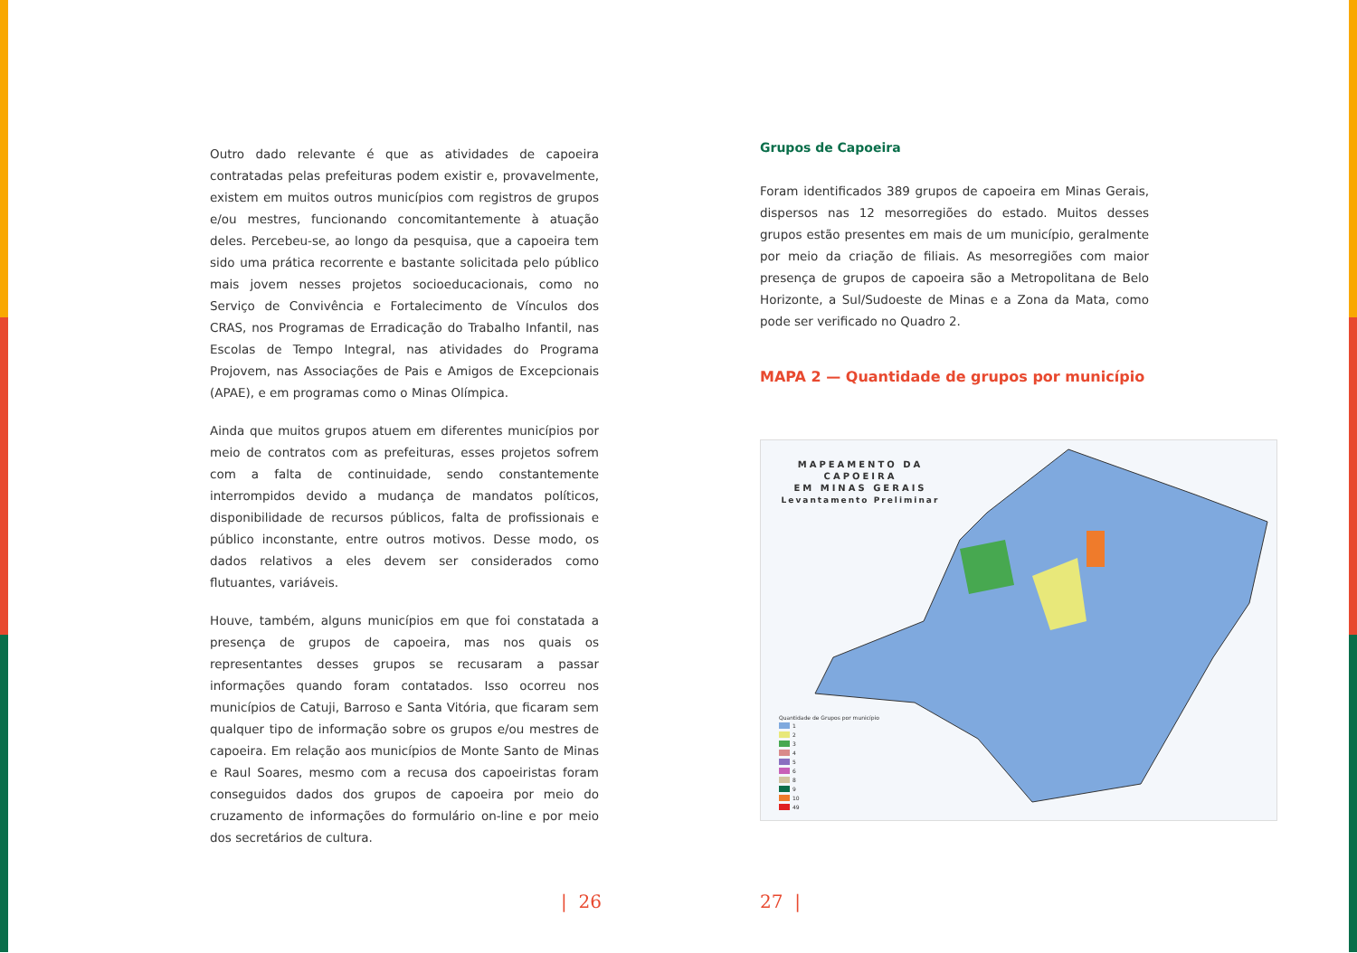Outro dado relevante é que as atividades de capoeira contratadas pelas prefeituras podem existir e, provavelmente, existem em muitos outros municípios com registros de grupos e/ou mestres, funcionando concomitantemente à atuação deles. Percebeu-se, ao longo da pesquisa, que a capoeira tem sido uma prática recorrente e bastante solicitada pelo público mais jovem nesses projetos socioeducacionais, como no Serviço de Convivência e Fortalecimento de Vínculos dos CRAS, nos Programas de Erradicação do Trabalho Infantil, nas Escolas de Tempo Integral, nas atividades do Programa Projovem, nas Associações de Pais e Amigos de Excepcionais (APAE), e em programas como o Minas Olímpica.
Ainda que muitos grupos atuem em diferentes municípios por meio de contratos com as prefeituras, esses projetos sofrem com a falta de continuidade, sendo constantemente interrompidos devido a mudança de mandatos políticos, disponibilidade de recursos públicos, falta de profissionais e público inconstante, entre outros motivos. Desse modo, os dados relativos a eles devem ser considerados como flutuantes, variáveis.
Houve, também, alguns municípios em que foi constatada a presença de grupos de capoeira, mas nos quais os representantes desses grupos se recusaram a passar informações quando foram contatados. Isso ocorreu nos municípios de Catuji, Barroso e Santa Vitória, que ficaram sem qualquer tipo de informação sobre os grupos e/ou mestres de capoeira. Em relação aos municípios de Monte Santo de Minas e Raul Soares, mesmo com a recusa dos capoeiristas foram conseguidos dados dos grupos de capoeira por meio do cruzamento de informações do formulário on-line e por meio dos secretários de cultura.
| 26
Grupos de Capoeira
Foram identificados 389 grupos de capoeira em Minas Gerais, dispersos nas 12 mesorregiões do estado. Muitos desses grupos estão presentes em mais de um município, geralmente por meio da criação de filiais. As mesorregiões com maior presença de grupos de capoeira são a Metropolitana de Belo Horizonte, a Sul/Sudoeste de Minas e a Zona da Mata, como pode ser verificado no Quadro 2.
MAPA 2 — Quantidade de grupos por município
MAPEAMENTO DA CAPOEIRA
EM MINAS GERAIS
Levantamento Preliminar
Quantidade de Grupos por município
1
2
3
4
5
6
8
9
10
49
27 |